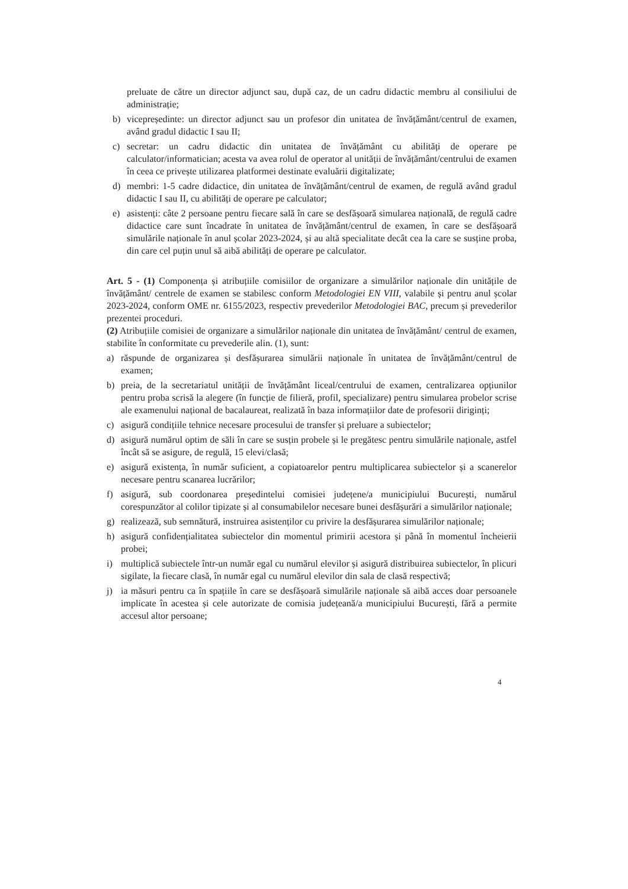preluate de către un director adjunct sau, după caz, de un cadru didactic membru al consiliului de administrație;
b) vicepreședinte: un director adjunct sau un profesor din unitatea de învățământ/centrul de examen, având gradul didactic I sau II;
c) secretar: un cadru didactic din unitatea de învățământ cu abilități de operare pe calculator/informatician; acesta va avea rolul de operator al unității de învățământ/centrului de examen în ceea ce privește utilizarea platformei destinate evaluării digitalizate;
d) membri: 1-5 cadre didactice, din unitatea de învățământ/centrul de examen, de regulă având gradul didactic I sau II, cu abilități de operare pe calculator;
e) asistenți: câte 2 persoane pentru fiecare sală în care se desfășoară simularea națională, de regulă cadre didactice care sunt încadrate în unitatea de învățământ/centrul de examen, în care se desfășoară simulările naționale în anul școlar 2023-2024, și au altă specialitate decât cea la care se susține proba, din care cel puțin unul să aibă abilități de operare pe calculator.
Art. 5 - (1) Componența și atribuțiile comisiilor de organizare a simulărilor naționale din unitățile de învățământ/ centrele de examen se stabilesc conform Metodologiei EN VIII, valabile și pentru anul școlar 2023-2024, conform OME nr. 6155/2023, respectiv prevederilor Metodologiei BAC, precum și prevederilor prezentei proceduri.
(2) Atribuțiile comisiei de organizare a simulărilor naționale din unitatea de învățământ/ centrul de examen, stabilite în conformitate cu prevederile alin. (1), sunt:
a) răspunde de organizarea și desfășurarea simulării naționale în unitatea de învățământ/centrul de examen;
b) preia, de la secretariatul unității de învățământ liceal/centrului de examen, centralizarea opțiunilor pentru proba scrisă la alegere (în funcție de filieră, profil, specializare) pentru simularea probelor scrise ale examenului național de bacalaureat, realizată în baza informațiilor date de profesorii diriginți;
c) asigură condițiile tehnice necesare procesului de transfer și preluare a subiectelor;
d) asigură numărul optim de săli în care se susțin probele și le pregătesc pentru simulările naționale, astfel încât să se asigure, de regulă, 15 elevi/clasă;
e) asigură existența, în număr suficient, a copiatoarelor pentru multiplicarea subiectelor și a scanerelor necesare pentru scanarea lucrărilor;
f) asigură, sub coordonarea președintelui comisiei județene/a municipiului București, numărul corespunzător al colilor tipizate și al consumabilelor necesare bunei desfășurări a simulărilor naționale;
g) realizează, sub semnătură, instruirea asistenților cu privire la desfășurarea simulărilor naționale;
h) asigură confidențialitatea subiectelor din momentul primirii acestora și până în momentul încheierii probei;
i) multiplică subiectele într-un număr egal cu numărul elevilor și asigură distribuirea subiectelor, în plicuri sigilate, la fiecare clasă, în număr egal cu numărul elevilor din sala de clasă respectivă;
j) ia măsuri pentru ca în spațiile în care se desfășoară simulările naționale să aibă acces doar persoanele implicate în acestea și cele autorizate de comisia județeană/a municipiului București, fără a permite accesul altor persoane;
4